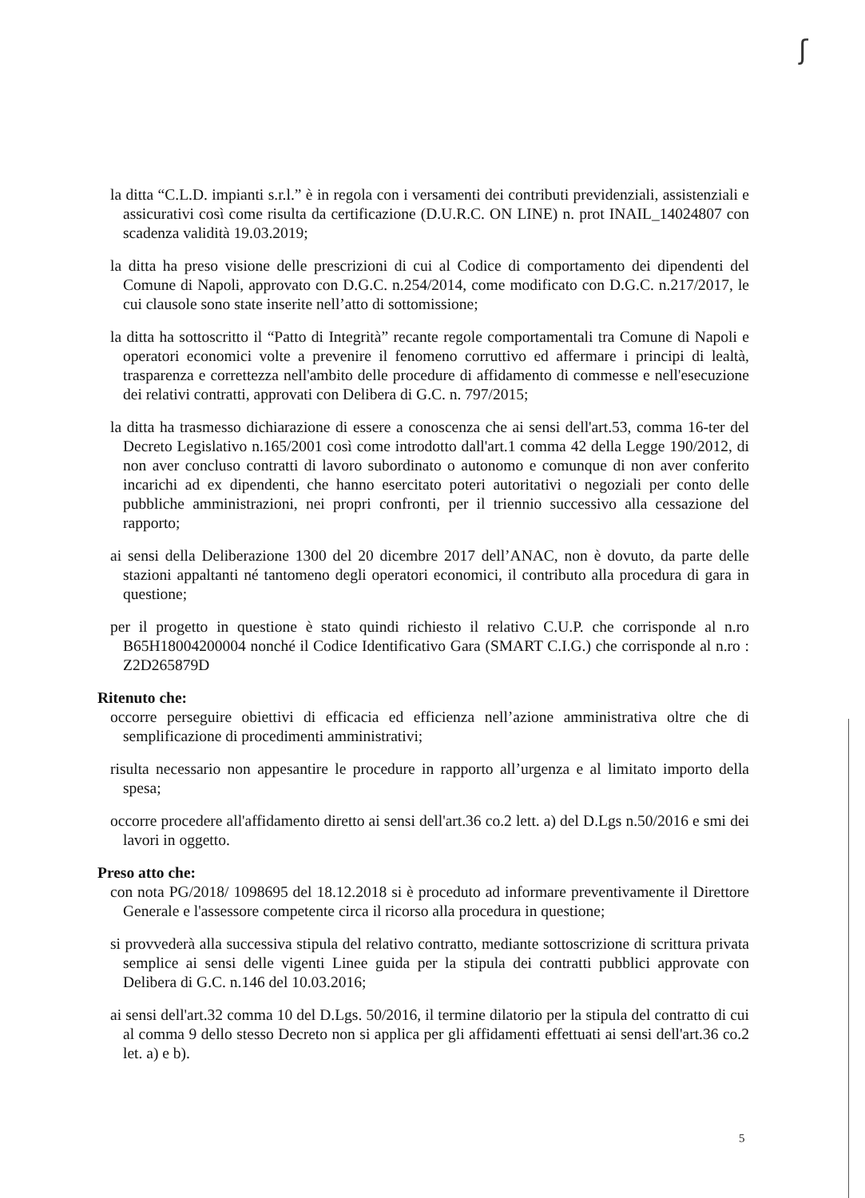ʃ
la ditta “C.L.D. impianti s.r.l.” è in regola con i versamenti dei contributi previdenziali, assistenziali e assicurativi così come risulta da certificazione (D.U.R.C. ON LINE) n. prot INAIL_14024807 con scadenza validità 19.03.2019;
la ditta ha preso visione delle prescrizioni di cui al Codice di comportamento dei dipendenti del Comune di Napoli, approvato con D.G.C. n.254/2014, come modificato con D.G.C. n.217/2017, le cui clausole sono state inserite nell’atto di sottomissione;
la ditta ha sottoscritto il “Patto di Integrità” recante regole comportamentali tra Comune di Napoli e operatori economici volte a prevenire il fenomeno corruttivo ed affermare i principi di lealtà, trasparenza e correttezza nell'ambito delle procedure di affidamento di commesse e nell'esecuzione dei relativi contratti, approvati con Delibera di G.C. n. 797/2015;
la ditta ha trasmesso dichiarazione di essere a conoscenza che ai sensi dell'art.53, comma 16-ter del Decreto Legislativo n.165/2001 così come introdotto dall'art.1 comma 42 della Legge 190/2012, di non aver concluso contratti di lavoro subordinato o autonomo e comunque di non aver conferito incarichi ad ex dipendenti, che hanno esercitato poteri autoritativi o negoziali per conto delle pubbliche amministrazioni, nei propri confronti, per il triennio successivo alla cessazione del rapporto;
ai sensi della Deliberazione 1300 del 20 dicembre 2017 dell’ANAC, non è dovuto, da parte delle stazioni appaltanti né tantomeno degli operatori economici, il contributo alla procedura di gara in questione;
per il progetto in questione è stato quindi richiesto il relativo C.U.P. che corrisponde al n.ro B65H18004200004 nonché il Codice Identificativo Gara (SMART C.I.G.) che corrisponde al n.ro : Z2D265879D
Ritenuto che:
occorre perseguire obiettivi di efficacia ed efficienza nell’azione amministrativa oltre che di semplificazione di procedimenti amministrativi;
risulta necessario non appesantire le procedure in rapporto all’urgenza e al limitato importo della spesa;
occorre procedere all'affidamento diretto ai sensi dell'art.36 co.2 lett. a) del D.Lgs n.50/2016 e smi dei lavori in oggetto.
Preso atto che:
con nota PG/2018/ 1098695 del 18.12.2018 si è proceduto ad informare preventivamente il Direttore Generale e l'assessore competente circa il ricorso alla procedura in questione;
si provvederà alla successiva stipula del relativo contratto, mediante sottoscrizione di scrittura privata semplice ai sensi delle vigenti Linee guida per la stipula dei contratti pubblici approvate con Delibera di G.C. n.146 del 10.03.2016;
ai sensi dell'art.32 comma 10 del D.Lgs. 50/2016, il termine dilatorio per la stipula del contratto di cui al comma 9 dello stesso Decreto non si applica per gli affidamenti effettuati ai sensi dell'art.36 co.2 let. a) e b).
5